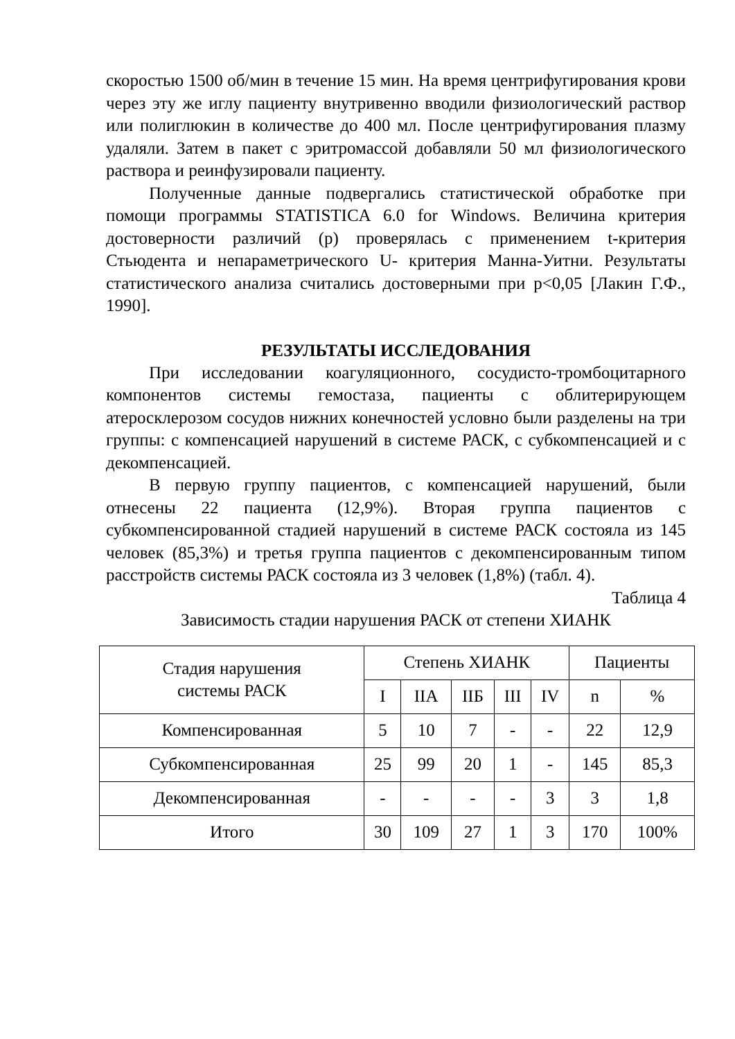скоростью 1500 об/мин в течение 15 мин. На время центрифугирования крови через эту же иглу пациенту внутривенно вводили физиологический раствор или полиглюкин в количестве до 400 мл. После центрифугирования плазму удаляли. Затем в пакет с эритромассой добавляли 50 мл физиологического раствора и реинфузировали пациенту.
Полученные данные подвергались статистической обработке при помощи программы STATISTICA 6.0 for Windows. Величина критерия достоверности различий (р) проверялась с применением t-критерия Стьюдента и непараметрического U- критерия Манна-Уитни. Результаты статистического анализа считались достоверными при р<0,05 [Лакин Г.Ф., 1990].
РЕЗУЛЬТАТЫ ИССЛЕДОВАНИЯ
При исследовании коагуляционного, сосудисто-тромбоцитарного компонентов системы гемостаза, пациенты с облитерирующем атеросклерозом сосудов нижних конечностей условно были разделены на три группы: с компенсацией нарушений в системе РАСК, с субкомпенсацией и с декомпенсацией.
В первую группу пациентов, с компенсацией нарушений, были отнесены 22 пациента (12,9%). Вторая группа пациентов с субкомпенсированной стадией нарушений в системе РАСК состояла из 145 человек (85,3%) и третья группа пациентов с декомпенсированным типом расстройств системы РАСК состояла из 3 человек (1,8%) (табл. 4).
Таблица 4
Зависимость стадии нарушения РАСК от степени ХИАНК
| Стадия нарушения системы РАСК | Степень ХИАНК | | | | | Пациенты | |
| --- | --- | --- | --- | --- | --- | --- | --- |
| | I | IIА | IIБ | III | IV | n | % |
| Компенсированная | 5 | 10 | 7 | - | - | 22 | 12,9 |
| Субкомпенсированная | 25 | 99 | 20 | 1 | - | 145 | 85,3 |
| Декомпенсированная | - | - | - | - | 3 | 3 | 1,8 |
| Итого | 30 | 109 | 27 | 1 | 3 | 170 | 100% |